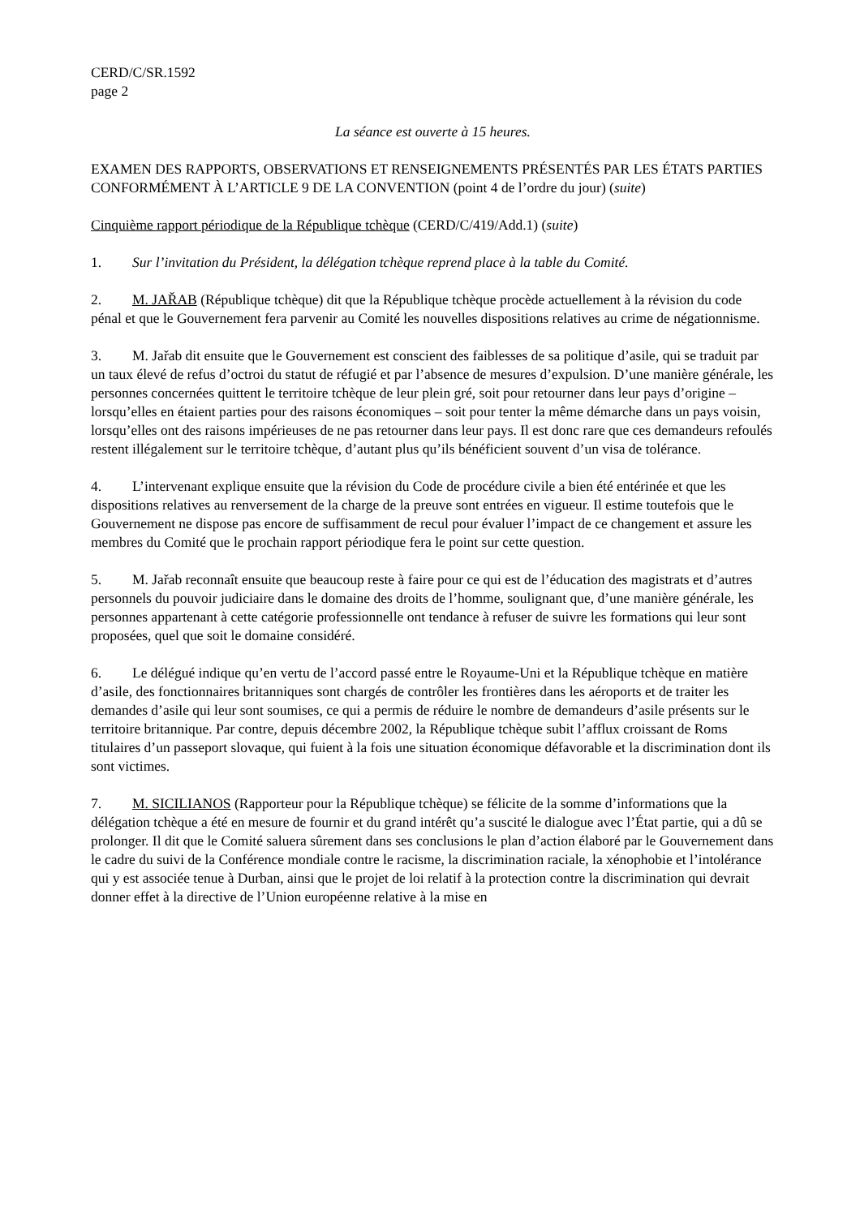CERD/C/SR.1592
page 2
La séance est ouverte à 15 heures.
EXAMEN DES RAPPORTS, OBSERVATIONS ET RENSEIGNEMENTS PRÉSENTÉS PAR LES ÉTATS PARTIES CONFORMÉMENT À L’ARTICLE 9 DE LA CONVENTION (point 4 de l’ordre du jour) (suite)
Cinquième rapport périodique de la République tchèque (CERD/C/419/Add.1) (suite)
1. Sur l’invitation du Président, la délégation tchèque reprend place à la table du Comité.
2. M. JAŘAB (République tchèque) dit que la République tchèque procède actuellement à la révision du code pénal et que le Gouvernement fera parvenir au Comité les nouvelles dispositions relatives au crime de négationnisme.
3. M. Jařab dit ensuite que le Gouvernement est conscient des faiblesses de sa politique d’asile, qui se traduit par un taux élevé de refus d’octroi du statut de réfugié et par l’absence de mesures d’expulsion. D’une manière générale, les personnes concernées quittent le territoire tchèque de leur plein gré, soit pour retourner dans leur pays d’origine – lorsqu’elles en étaient parties pour des raisons économiques – soit pour tenter la même démarche dans un pays voisin, lorsqu’elles ont des raisons impérieuses de ne pas retourner dans leur pays. Il est donc rare que ces demandeurs refoulés restent illégalement sur le territoire tchèque, d’autant plus qu’ils bénéficient souvent d’un visa de tolérance.
4. L’intervenant explique ensuite que la révision du Code de procédure civile a bien été entérinée et que les dispositions relatives au renversement de la charge de la preuve sont entrées en vigueur. Il estime toutefois que le Gouvernement ne dispose pas encore de suffisamment de recul pour évaluer l’impact de ce changement et assure les membres du Comité que le prochain rapport périodique fera le point sur cette question.
5. M. Jařab reconnaît ensuite que beaucoup reste à faire pour ce qui est de l’éducation des magistrats et d’autres personnels du pouvoir judiciaire dans le domaine des droits de l’homme, soulignant que, d’une manière générale, les personnes appartenant à cette catégorie professionnelle ont tendance à refuser de suivre les formations qui leur sont proposées, quel que soit le domaine considéré.
6. Le délégué indique qu’en vertu de l’accord passé entre le Royaume-Uni et la République tchèque en matière d’asile, des fonctionnaires britanniques sont chargés de contrôler les frontières dans les aéroports et de traiter les demandes d’asile qui leur sont soumises, ce qui a permis de réduire le nombre de demandeurs d’asile présents sur le territoire britannique. Par contre, depuis décembre 2002, la République tchèque subit l’afflux croissant de Roms titulaires d’un passeport slovaque, qui fuient à la fois une situation économique défavorable et la discrimination dont ils sont victimes.
7. M. SICILIANOS (Rapporteur pour la République tchèque) se félicite de la somme d’informations que la délégation tchèque a été en mesure de fournir et du grand intérêt qu’a suscité le dialogue avec l’État partie, qui a dû se prolonger. Il dit que le Comité saluera sûrement dans ses conclusions le plan d’action élaboré par le Gouvernement dans le cadre du suivi de la Conférence mondiale contre le racisme, la discrimination raciale, la xénophobie et l’intolérance qui y est associée tenue à Durban, ainsi que le projet de loi relatif à la protection contre la discrimination qui devrait donner effet à la directive de l’Union européenne relative à la mise en